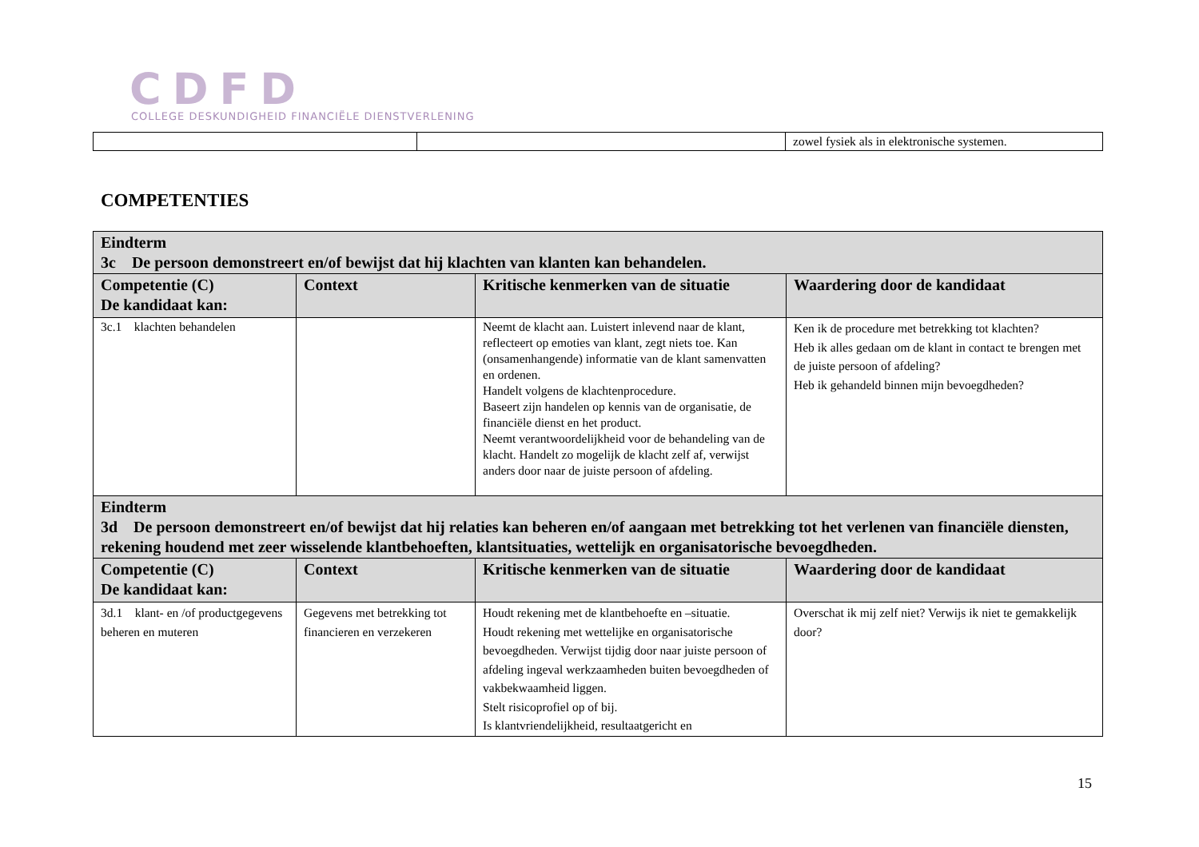CDFD
COLLEGE DESKUNDIGHEID FINANCIËLE DIENSTVERLENING
| | | zowel fysiek als in elektronische systemen. |
COMPETENTIES
| Eindterm 3c De persoon demonstreert en/of bewijst dat hij klachten van klanten kan behandelen. | | | |
| Competentie (C) De kandidaat kan: | Context | Kritische kenmerken van de situatie | Waardering door de kandidaat |
| 3c.1 klachten behandelen | | Neemt de klacht aan. Luistert inlevend naar de klant, reflecteert op emoties van klant, zegt niets toe. Kan (onsamenhangende) informatie van de klant samenvatten en ordenen. Handelt volgens de klachtenprocedure. Baseert zijn handelen op kennis van de organisatie, de financiële dienst en het product. Neemt verantwoordelijkheid voor de behandeling van de klacht. Handelt zo mogelijk de klacht zelf af, verwijst anders door naar de juiste persoon of afdeling. | Ken ik de procedure met betrekking tot klachten? Heb ik alles gedaan om de klant in contact te brengen met de juiste persoon of afdeling? Heb ik gehandeld binnen mijn bevoegdheden? |
| Eindterm 3d De persoon demonstreert en/of bewijst dat hij relaties kan beheren en/of aangaan met betrekking tot het verlenen van financiële diensten, rekening houdend met zeer wisselende klantbehoeften, klantsituaties, wettelijk en organisatorische bevoegdheden. | | | |
| Competentie (C) De kandidaat kan: | Context | Kritische kenmerken van de situatie | Waardering door de kandidaat |
| 3d.1 klant- en /of productgegevens beheren en muteren | Gegevens met betrekking tot financieren en verzekeren | Houdt rekening met de klantbehoefte en –situatie. Houdt rekening met wettelijke en organisatorische bevoegdheden. Verwijst tijdig door naar juiste persoon of afdeling ingeval werkzaamheden buiten bevoegdheden of vakbekwaamheid liggen. Stelt risicoprofiel op of bij. Is klantvriendelijkheid, resultaatgericht en | Overschat ik mij zelf niet? Verwijs ik niet te gemakkelijk door? |
15